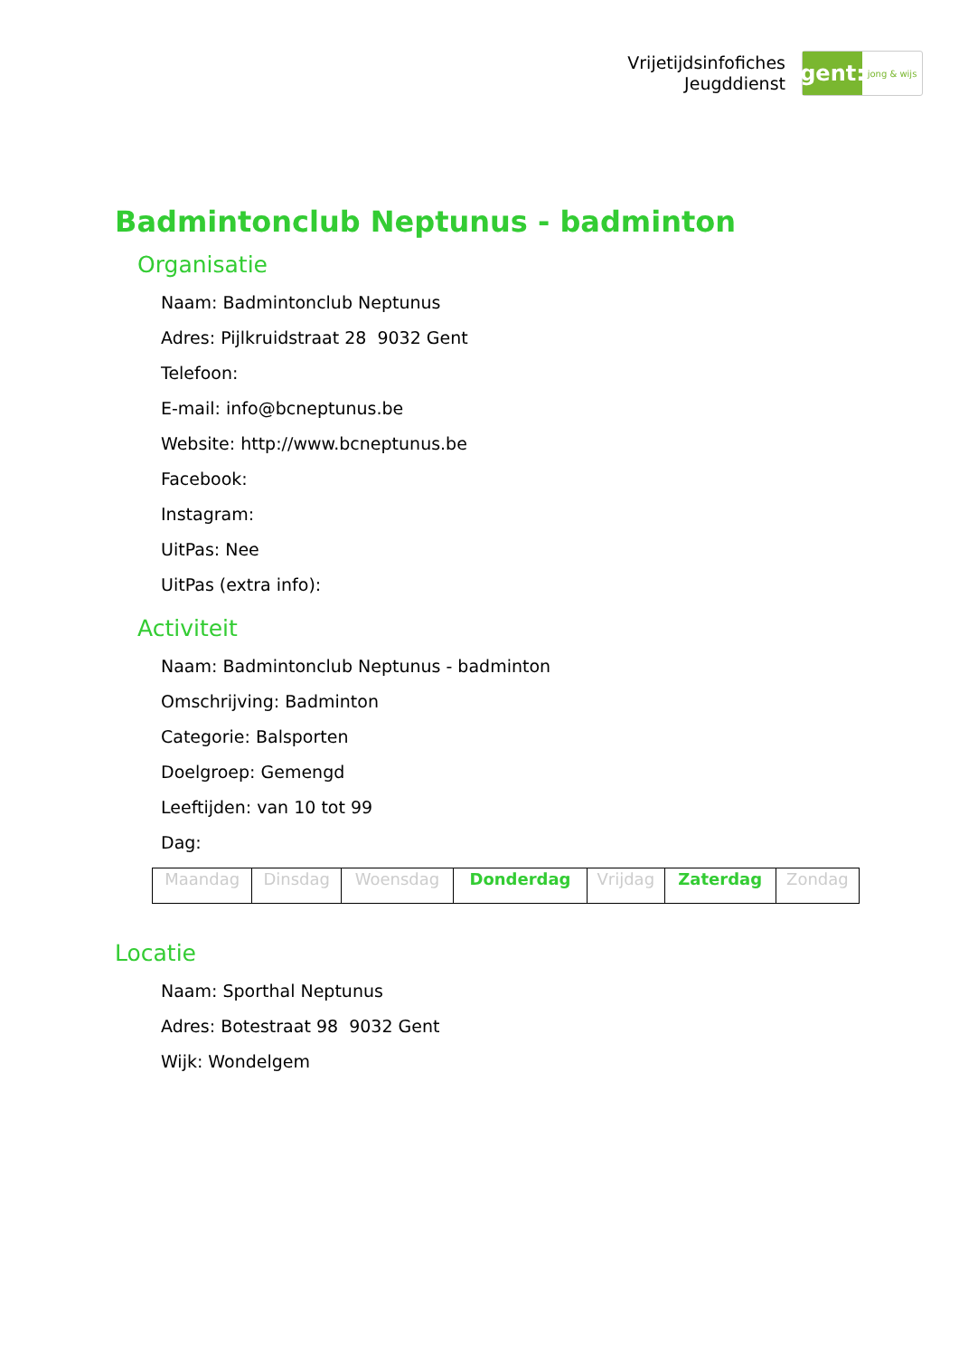Vrijetijdsinfofiches
Jeugddienst
gent:
jong & wijs
Badmintonclub Neptunus - badminton
Organisatie
Naam: Badmintonclub Neptunus
Adres: Pijlkruidstraat 28 9032 Gent
Telefoon:
E-mail: info@bcneptunus.be
Website: http://www.bcneptunus.be
Facebook:
Instagram:
UitPas: Nee
UitPas (extra info):
Activiteit
Naam: Badmintonclub Neptunus - badminton
Omschrijving: Badminton
Categorie: Balsporten
Doelgroep: Gemengd
Leeftijden: van 10 tot 99
Dag:
| Maandag | Dinsdag | Woensdag | Donderdag | Vrijdag | Zaterdag | Zondag |
Locatie
Naam: Sporthal Neptunus
Adres: Botestraat 98 9032 Gent
Wijk: Wondelgem